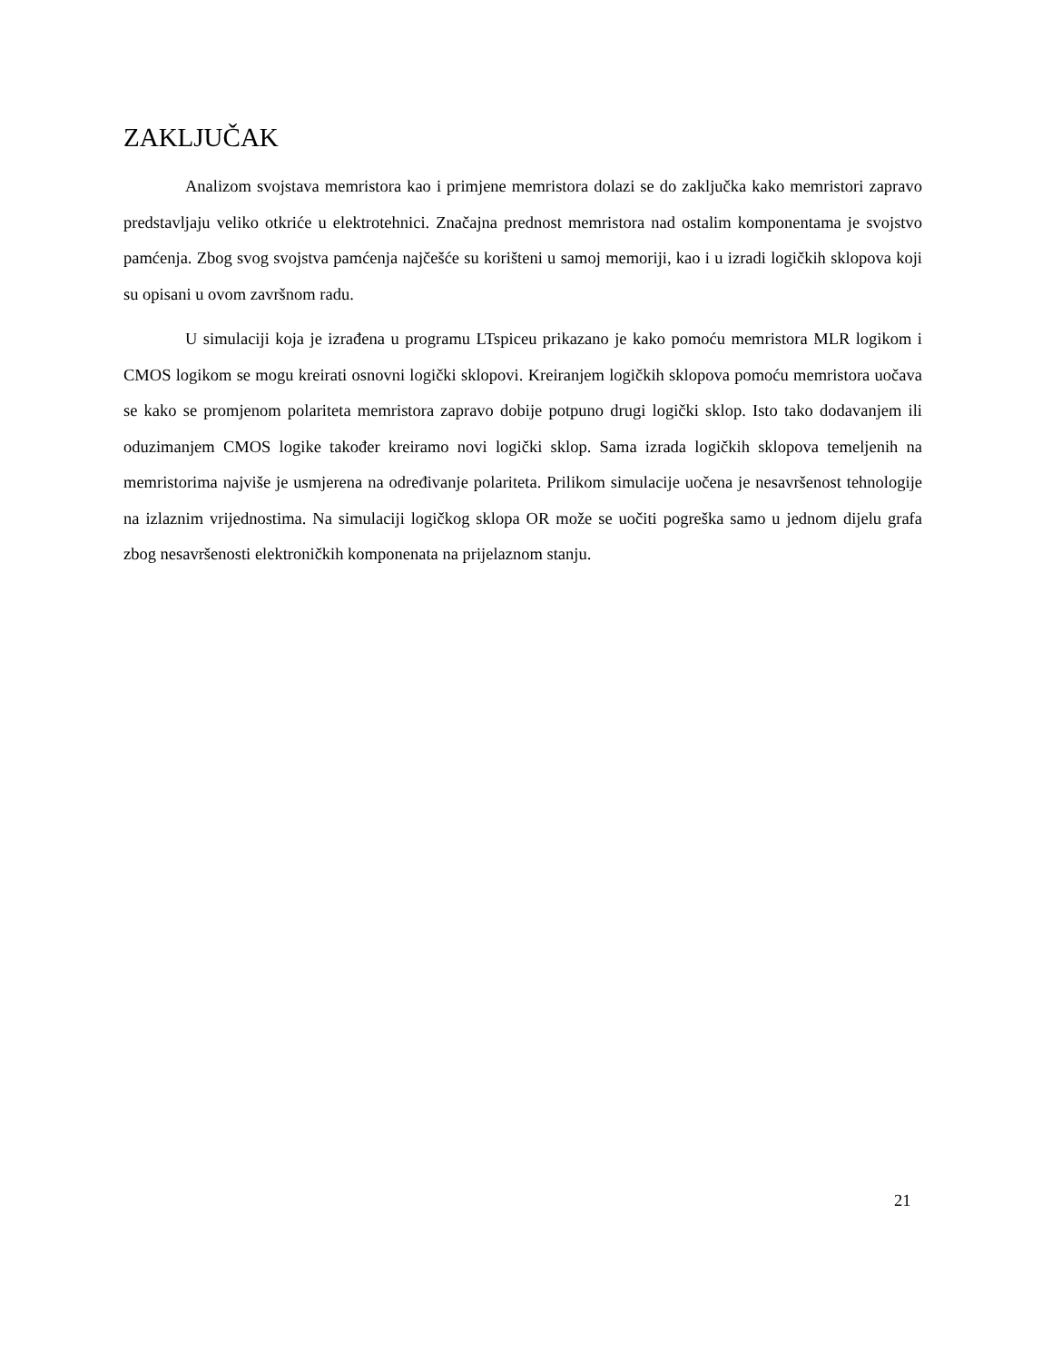ZAKLJUČAK
Analizom svojstava memristora kao i primjene memristora dolazi se do zaključka kako memristori zapravo predstavljaju veliko otkriće u elektrotehnici. Značajna prednost memristora nad ostalim komponentama je svojstvo pamćenja. Zbog svog svojstva pamćenja najčešće su korišteni u samoj memoriji, kao i u izradi logičkih sklopova koji su opisani u ovom završnom radu.
U simulaciji koja je izrađena u programu LTspiceu prikazano je kako pomoću memristora MLR logikom i CMOS logikom se mogu kreirati osnovni logički sklopovi. Kreiranjem logičkih sklopova pomoću memristora uočava se kako se promjenom polariteta memristora zapravo dobije potpuno drugi logički sklop. Isto tako dodavanjem ili oduzimanjem CMOS logike također kreiramo novi logički sklop. Sama izrada logičkih sklopova temeljenih na memristorima najviše je usmjerena na određivanje polariteta. Prilikom simulacije uočena je nesavršenost tehnologije na izlaznim vrijednostima. Na simulaciji logičkog sklopa OR može se uočiti pogreška samo u jednom dijelu grafa zbog nesavršenosti elektroničkih komponenata na prijelaznom stanju.
21